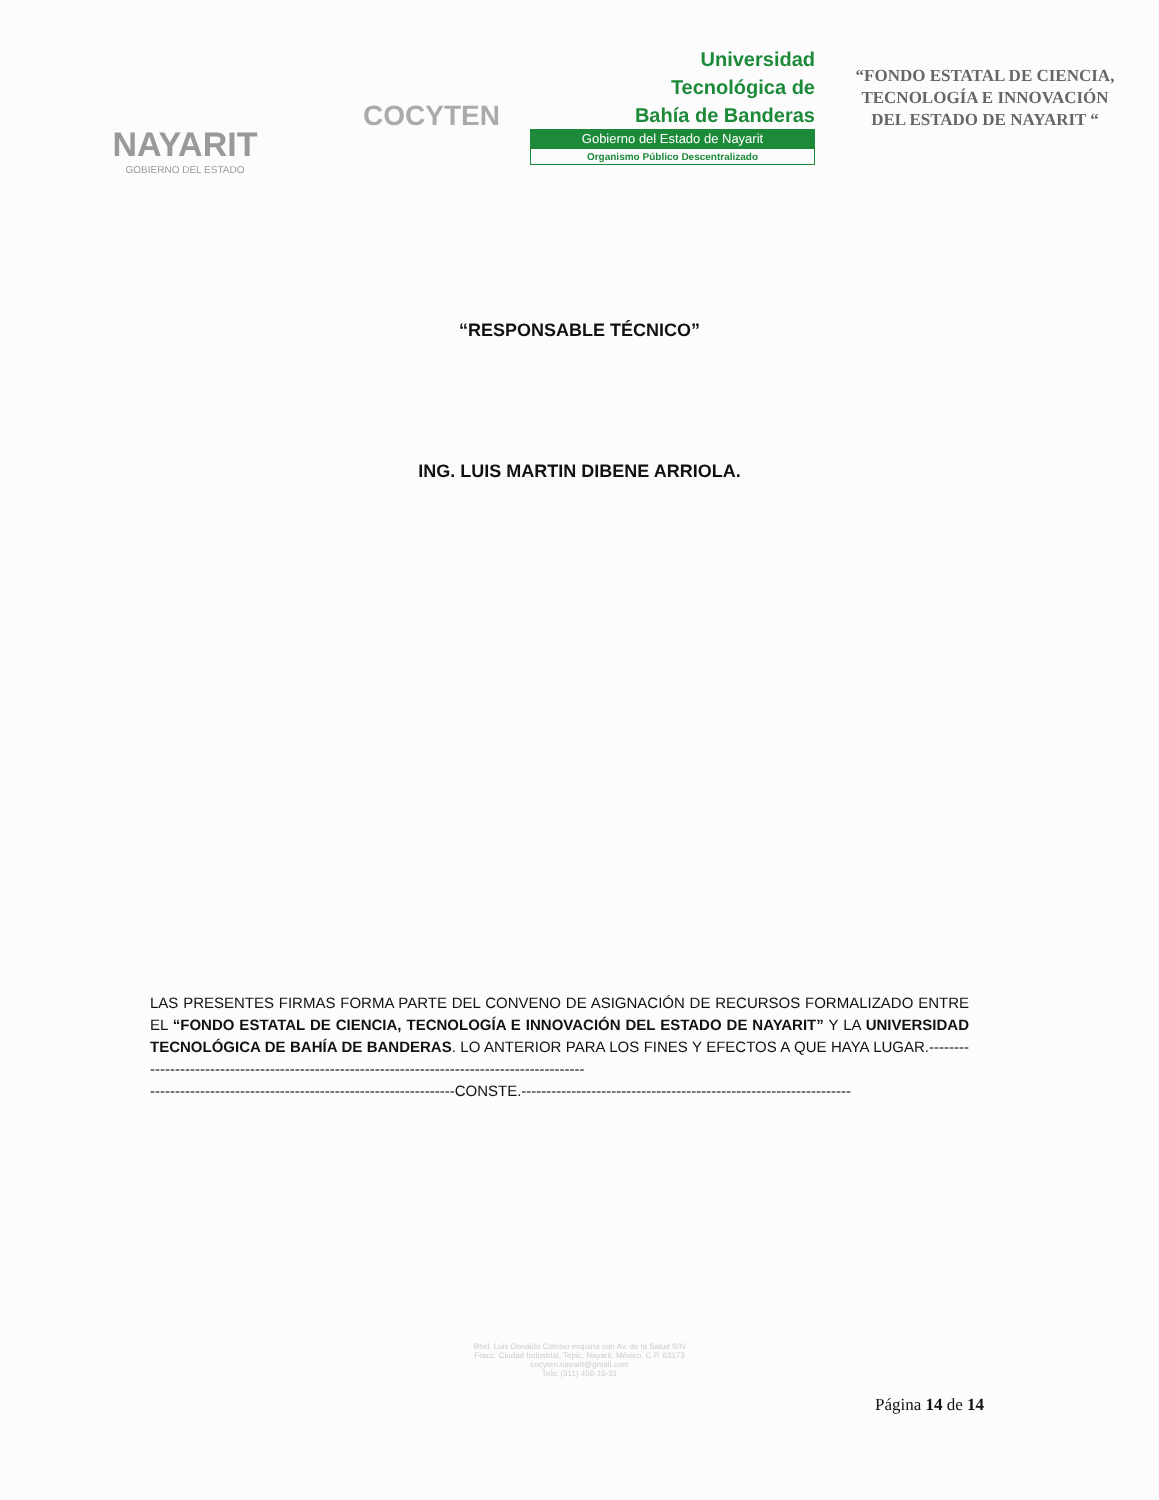NAYARIT
GOBIERNO DEL ESTADO
COCYTEN
Universidad
Tecnológica de
Bahía de Banderas
Gobierno del Estado de Nayarit
Organismo Público Descentralizado
“FONDO ESTATAL DE CIENCIA, TECNOLOGÍA E INNOVACIÓN DEL ESTADO DE NAYARIT “
“RESPONSABLE TÉCNICO”
ING. LUIS MARTIN DIBENE ARRIOLA.
LAS PRESENTES FIRMAS FORMA PARTE DEL CONVENO DE ASIGNACIÓN DE RECURSOS FORMALIZADO ENTRE EL “FONDO ESTATAL DE CIENCIA, TECNOLOGÍA E INNOVACIÓN DEL ESTADO DE NAYARIT” Y LA UNIVERSIDAD TECNOLÓGICA DE BAHÍA DE BANDERAS. LO ANTERIOR PARA LOS FINES Y EFECTOS A QUE HAYA LUGAR.-----------------------------------------------------------------------------------------------
-------------------------------------------------------------CONSTE.------------------------------------------------------------------
Blvd. Luis Donaldo Colosio esquina con Av. de la Salud S/N
Fracc. Ciudad Industrial, Tepic, Nayarit, México. C.P. 63173
cocyten.nayarit@gmail.com
Tels: (311) 456-16-31
Página 14 de 14